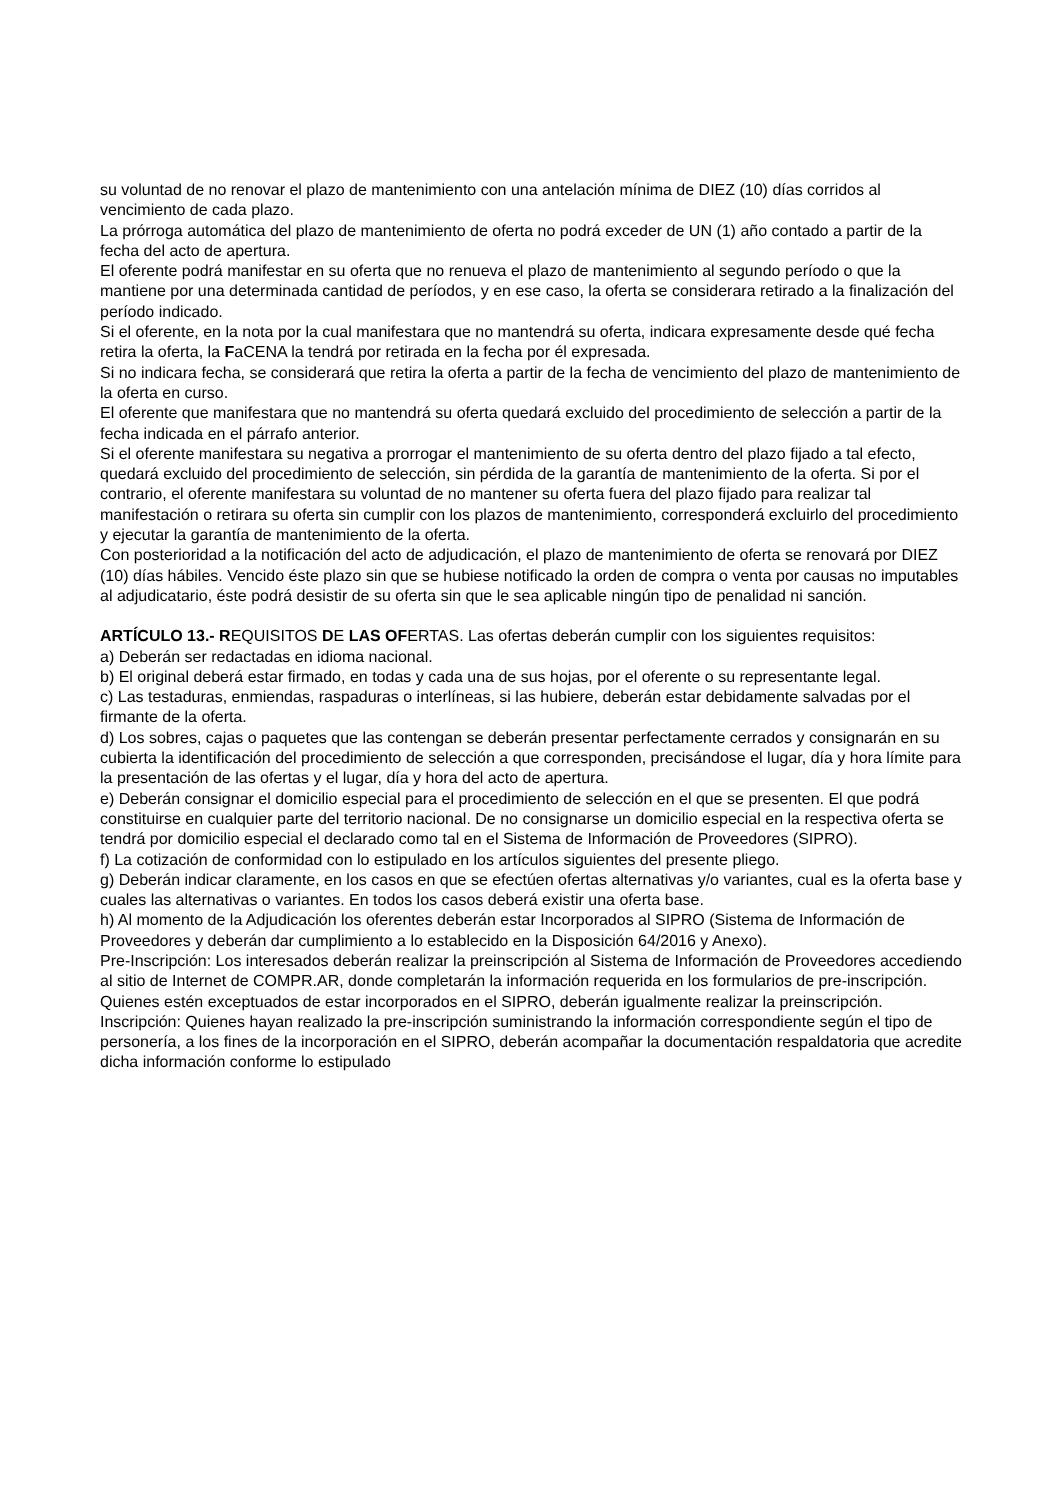su voluntad de no renovar el plazo de mantenimiento con una antelación mínima de DIEZ (10) días corridos al vencimiento de cada plazo.
La prórroga automática del plazo de mantenimiento de oferta no podrá exceder de UN (1) año contado a partir de la fecha del acto de apertura.
El oferente podrá manifestar en su oferta que no renueva el plazo de mantenimiento al segundo período o que la mantiene por una determinada cantidad de períodos, y en ese caso, la oferta se considerara retirado a la finalización del período indicado.
Si el oferente, en la nota por la cual manifestara que no mantendrá su oferta, indicara expresamente desde qué fecha retira la oferta, la FaCENA la tendrá por retirada en la fecha por él expresada.
Si no indicara fecha, se considerará que retira la oferta a partir de la fecha de vencimiento del plazo de mantenimiento de la oferta en curso.
El oferente que manifestara que no mantendrá su oferta quedará excluido del procedimiento de selección a partir de la fecha indicada en el párrafo anterior.
Si el oferente manifestara su negativa a prorrogar el mantenimiento de su oferta dentro del plazo fijado a tal efecto, quedará excluido del procedimiento de selección, sin pérdida de la garantía de mantenimiento de la oferta. Si por el contrario, el oferente manifestara su voluntad de no mantener su oferta fuera del plazo fijado para realizar tal manifestación o retirara su oferta sin cumplir con los plazos de mantenimiento, corresponderá excluirlo del procedimiento y ejecutar la garantía de mantenimiento de la oferta.
Con posterioridad a la notificación del acto de adjudicación, el plazo de mantenimiento de oferta se renovará por DIEZ (10) días hábiles. Vencido éste plazo sin que se hubiese notificado la orden de compra o venta por causas no imputables al adjudicatario, éste podrá desistir de su oferta sin que le sea aplicable ningún tipo de penalidad ni sanción.
ARTÍCULO 13.- REQUISITOS DE LAS OFERTAS. Las ofertas deberán cumplir con los siguientes requisitos:
a) Deberán ser redactadas en idioma nacional.
b) El original deberá estar firmado, en todas y cada una de sus hojas, por el oferente o su representante legal.
c) Las testaduras, enmiendas, raspaduras o interlíneas, si las hubiere, deberán estar debidamente salvadas por el firmante de la oferta.
d) Los sobres, cajas o paquetes que las contengan se deberán presentar perfectamente cerrados y consignarán en su cubierta la identificación del procedimiento de selección a que corresponden, precisándose el lugar, día y hora límite para la presentación de las ofertas y el lugar, día y hora del acto de apertura.
e) Deberán consignar el domicilio especial para el procedimiento de selección en el que se presenten. El que podrá constituirse en cualquier parte del territorio nacional. De no consignarse un domicilio especial en la respectiva oferta se tendrá por domicilio especial el declarado como tal en el Sistema de Información de Proveedores (SIPRO).
f) La cotización de conformidad con lo estipulado en los artículos siguientes del presente pliego.
g) Deberán indicar claramente, en los casos en que se efectúen ofertas alternativas y/o variantes, cual es la oferta base y cuales las alternativas o variantes. En todos los casos deberá existir una oferta base.
h) Al momento de la Adjudicación los oferentes deberán estar Incorporados al SIPRO (Sistema de Información de Proveedores y deberán dar cumplimiento a lo establecido en la Disposición 64/2016 y Anexo).
Pre-Inscripción: Los interesados deberán realizar la preinscripción al Sistema de Información de Proveedores accediendo al sitio de Internet de COMPR.AR, donde completarán la información requerida en los formularios de pre-inscripción. Quienes estén exceptuados de estar incorporados en el SIPRO, deberán igualmente realizar la preinscripción.
Inscripción: Quienes hayan realizado la pre-inscripción suministrando la información correspondiente según el tipo de personería, a los fines de la incorporación en el SIPRO, deberán acompañar la documentación respaldatoria que acredite dicha información conforme lo estipulado